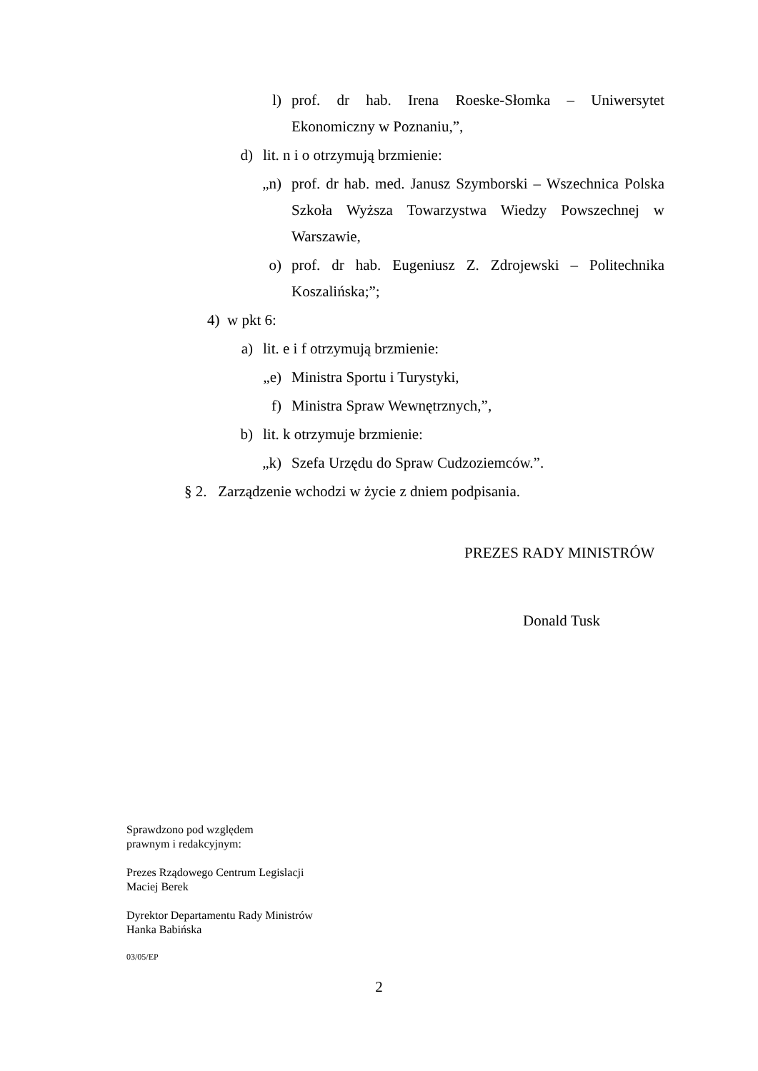l) prof. dr hab. Irena Roeske-Słomka – Uniwersytet Ekonomiczny w Poznaniu,”,
d) lit. n i o otrzymują brzmienie:
„n) prof. dr hab. med. Janusz Szymborski – Wszechnica Polska Szkoła Wyższa Towarzystwa Wiedzy Powszechnej w Warszawie,
o) prof. dr hab. Eugeniusz Z. Zdrojewski – Politechnika Koszalińska;”;
4) w pkt 6:
a) lit. e i f otrzymują brzmienie:
„e) Ministra Sportu i Turystyki,
f) Ministra Spraw Wewnętrznych,”,
b) lit. k otrzymuje brzmienie:
„k) Szefa Urzędu do Spraw Cudzoziemców.”.
§ 2. Zarządzenie wchodzi w życie z dniem podpisania.
PREZES RADY MINISTRÓW
Donald Tusk
Sprawdzono pod względem
prawnym i redakcyjnym:
Prezes Rządowego Centrum Legislacji
Maciej Berek
Dyrektor Departamentu Rady Ministrów
Hanka Babińska
03/05/EP
2